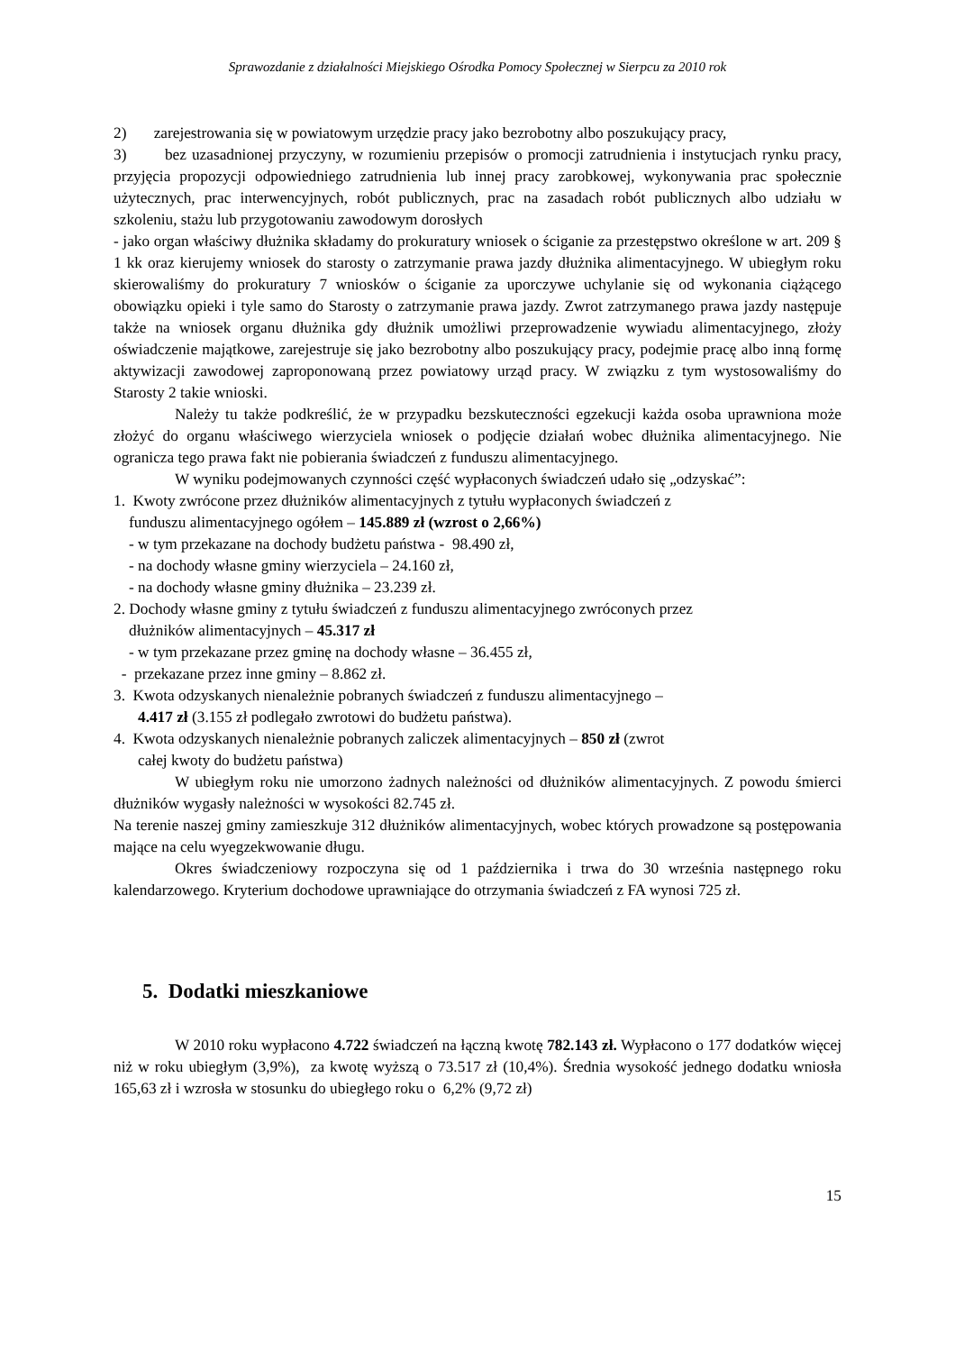Sprawozdanie z działalności Miejskiego Ośrodka Pomocy Społecznej w Sierpcu za 2010 rok
2) zarejestrowania się w powiatowym urzędzie pracy jako bezrobotny albo poszukujący pracy,
3) bez uzasadnionej przyczyny, w rozumieniu przepisów o promocji zatrudnienia i instytucjach rynku pracy, przyjęcia propozycji odpowiedniego zatrudnienia lub innej pracy zarobkowej, wykonywania prac społecznie użytecznych, prac interwencyjnych, robót publicznych, prac na zasadach robót publicznych albo udziału w szkoleniu, stażu lub przygotowaniu zawodowym dorosłych
- jako organ właściwy dłużnika składamy do prokuratury wniosek o ściganie za przestępstwo określone w art. 209 § 1 kk oraz kierujemy wniosek do starosty o zatrzymanie prawa jazdy dłużnika alimentacyjnego. W ubiegłym roku skierowaliśmy do prokuratury 7 wniosków o ściganie za uporczywe uchylanie się od wykonania ciążącego obowiązku opieki i tyle samo do Starosty o zatrzymanie prawa jazdy. Zwrot zatrzymanego prawa jazdy następuje także na wniosek organu dłużnika gdy dłużnik umożliwi przeprowadzenie wywiadu alimentacyjnego, złoży oświadczenie majątkowe, zarejestruje się jako bezrobotny albo poszukujący pracy, podejmie pracę albo inną formę aktywizacji zawodowej zaproponowaną przez powiatowy urząd pracy. W związku z tym wystosowaliśmy do Starosty 2 takie wnioski.
Należy tu także podkreślić, że w przypadku bezskuteczności egzekucji każda osoba uprawniona może złożyć do organu właściwego wierzyciela wniosek o podjęcie działań wobec dłużnika alimentacyjnego. Nie ogranicza tego prawa fakt nie pobierania świadczeń z funduszu alimentacyjnego.
W wyniku podejmowanych czynności część wypłaconych świadczeń udało się „odzyskać”:
1. Kwoty zwrócone przez dłużników alimentacyjnych z tytułu wypłaconych świadczeń z
funduszu alimentacyjnego ogółem – 145.889 zł (wzrost o 2,66%)
- w tym przekazane na dochody budżetu państwa - 98.490 zł,
- na dochody własne gminy wierzyciela – 24.160 zł,
- na dochody własne gminy dłużnika – 23.239 zł.
2. Dochody własne gminy z tytułu świadczeń z funduszu alimentacyjnego zwróconych przez
dłużników alimentacyjnych – 45.317 zł
- w tym przekazane przez gminę na dochody własne – 36.455 zł,
- przekazane przez inne gminy – 8.862 zł.
3. Kwota odzyskanych nienależnie pobranych świadczeń z funduszu alimentacyjnego –
4.417 zł (3.155 zł podlegało zwrotowi do budżetu państwa).
4. Kwota odzyskanych nienależnie pobranych zaliczek alimentacyjnych – 850 zł (zwrot
całej kwoty do budżetu państwa)
W ubiegłym roku nie umorzono żadnych należności od dłużników alimentacyjnych. Z powodu śmierci dłużników wygasły należności w wysokości 82.745 zł.
Na terenie naszej gminy zamieszkuje 312 dłużników alimentacyjnych, wobec których prowadzone są postępowania mające na celu wyegzekwowanie długu.
Okres świadczeniowy rozpoczyna się od 1 października i trwa do 30 września następnego roku kalendarzowego. Kryterium dochodowe uprawniające do otrzymania świadczeń z FA wynosi 725 zł.
5. Dodatki mieszkaniowe
W 2010 roku wypłacono 4.722 świadczeń na łączną kwotę 782.143 zł. Wypłacono o 177 dodatków więcej niż w roku ubiegłym (3,9%), za kwotę wyższą o 73.517 zł (10,4%). Średnia wysokość jednego dodatku wniosła 165,63 zł i wzrosła w stosunku do ubiegłego roku o 6,2% (9,72 zł)
15